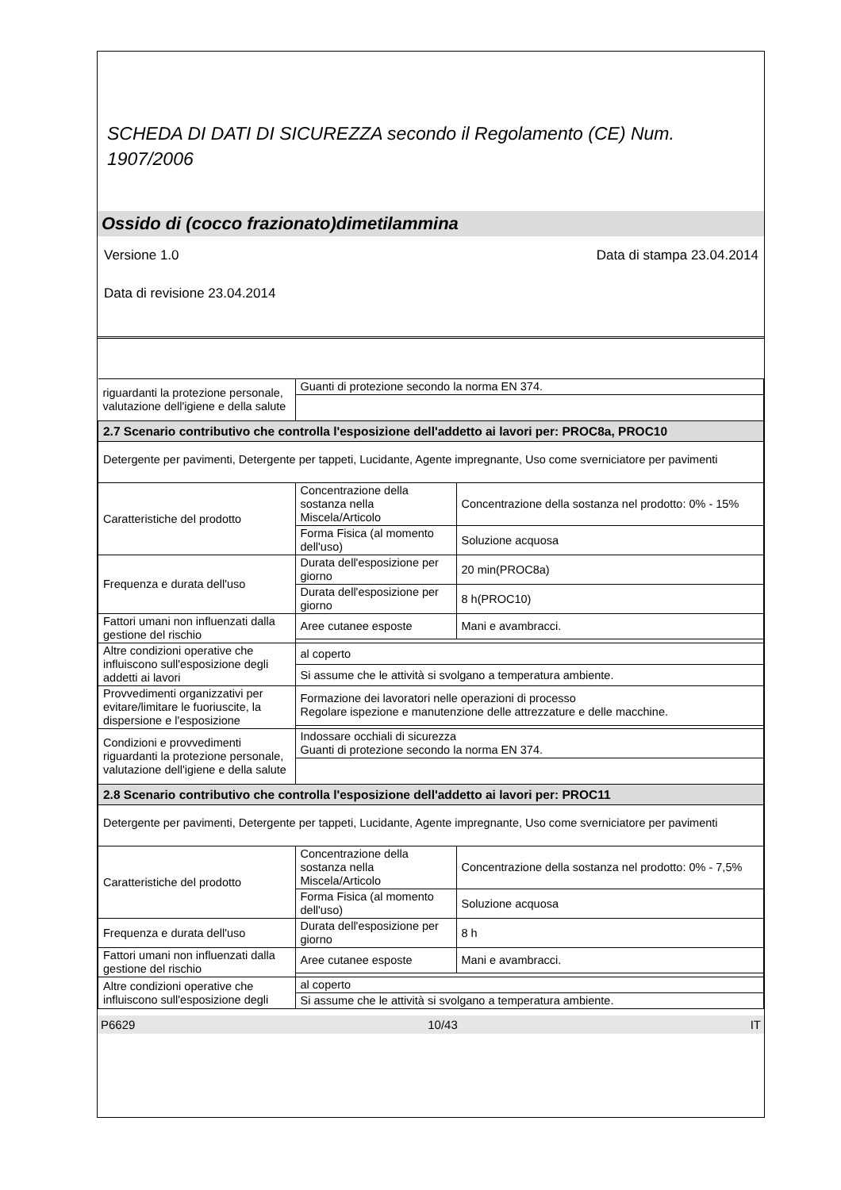SCHEDA DI DATI DI SICUREZZA secondo il Regolamento (CE) Num. 1907/2006
Ossido di (cocco frazionato)dimetilammina
Versione 1.0 Data di stampa 23.04.2014
Data di revisione 23.04.2014
| riguardanti la protezione personale, valutazione dell'igiene e della salute | Guanti di protezione secondo la norma EN 374. | |
| 2.7 Scenario contributivo che controlla l'esposizione dell'addetto ai lavori per: PROC8a, PROC10 | | |
| Detergente per pavimenti, Detergente per tappeti, Lucidante, Agente impregnante, Uso come sverniciatore per pavimenti | | |
| Caratteristiche del prodotto | Concentrazione della sostanza nella Miscela/Articolo | Concentrazione della sostanza nel prodotto: 0% - 15% |
| | Forma Fisica (al momento dell'uso) | Soluzione acquosa |
| Frequenza e durata dell'uso | Durata dell'esposizione per giorno | 20 min(PROC8a) |
| | Durata dell'esposizione per giorno | 8 h(PROC10) |
| Fattori umani non influenzati dalla gestione del rischio | Aree cutanee esposte | Mani e avambracci. |
| Altre condizioni operative che influiscono sull'esposizione degli addetti ai lavori | al coperto | |
| | Si assume che le attività si svolgano a temperatura ambiente. | |
| Provvedimenti organizzativi per evitare/limitare le fuoriuscite, la dispersione e l'esposizione | Formazione dei lavoratori nelle operazioni di processo Regolare ispezione e manutenzione delle attrezzature e delle macchine. | |
| Condizioni e provvedimenti riguardanti la protezione personale, valutazione dell'igiene e della salute | Indossare occhiali di sicurezza Guanti di protezione secondo la norma EN 374. | |
| 2.8 Scenario contributivo che controlla l'esposizione dell'addetto ai lavori per: PROC11 | | |
| Detergente per pavimenti, Detergente per tappeti, Lucidante, Agente impregnante, Uso come sverniciatore per pavimenti | | |
| Caratteristiche del prodotto | Concentrazione della sostanza nella Miscela/Articolo | Concentrazione della sostanza nel prodotto: 0% - 7,5% |
| | Forma Fisica (al momento dell'uso) | Soluzione acquosa |
| Frequenza e durata dell'uso | Durata dell'esposizione per giorno | 8 h |
| Fattori umani non influenzati dalla gestione del rischio | Aree cutanee esposte | Mani e avambracci. |
| Altre condizioni operative che influiscono sull'esposizione degli | al coperto | |
| | Si assume che le attività si svolgano a temperatura ambiente. | |
P6629 10/43 IT